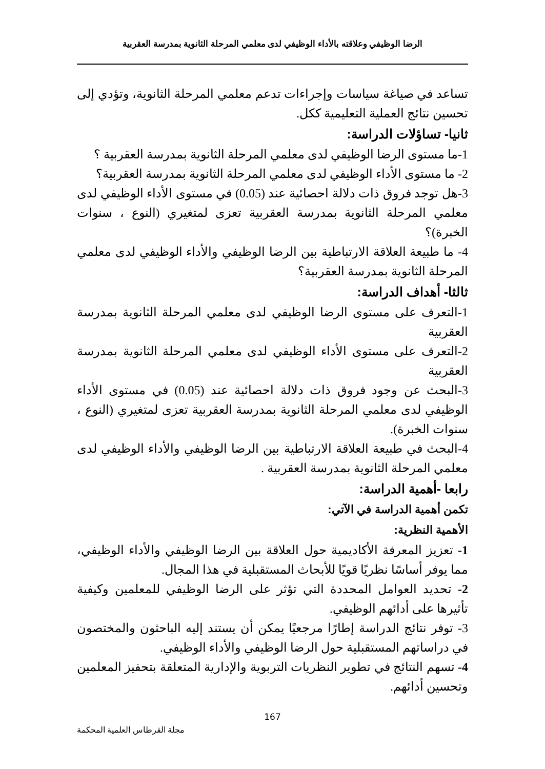الرضا الوظيفي وعلاقته بالأداء الوظيفي لدى معلمي المرحلة الثانوية بمدرسة العقربية
تساعد في صياغة سياسات وإجراءات تدعم معلمي المرحلة الثانوية، وتؤدي إلى تحسين نتائج العملية التعليمية ككل.
ثانيا- تساؤلات الدراسة:
1-ما مستوى الرضا الوظيفي لدى معلمي المرحلة الثانوية بمدرسة العقربية ؟
2- ما مستوى الأداء الوظيفي لدى معلمي المرحلة الثانوية بمدرسة العقربية؟
3-هل توجد فروق ذات دلالة احصائية عند (0.05) في مستوى الأداء الوظيفي لدى معلمي المرحلة الثانوية بمدرسة العقربية تعزى لمتغيري (النوع ، سنوات الخبرة)؟
4- ما طبيعة العلاقة الارتباطية بين الرضا الوظيفي والأداء الوظيفي لدى معلمي المرحلة الثانوية بمدرسة العقربية؟
ثالثا- أهداف الدراسة:
1-التعرف على مستوى الرضا الوظيفي لدى معلمي المرحلة الثانوية بمدرسة العقربية
2-التعرف على مستوى الأداء الوظيفي لدى معلمي المرحلة الثانوية بمدرسة العقربية
3-البحث عن وجود فروق ذات دلالة احصائية عند (0.05) في مستوى الأداء الوظيفي لدى معلمي المرحلة الثانوية بمدرسة العقربية تعزى لمتغيري (النوع ، سنوات الخبرة).
4-البحث في طبيعة العلاقة الارتباطية بين الرضا الوظيفي والأداء الوظيفي لدى معلمي المرحلة الثانوية بمدرسة العقربية .
رابعا -أهمية الدراسة:
تكمن أهمية الدراسة في الآتي:
الأهمية النظرية:
1- تعزيز المعرفة الأكاديمية حول العلاقة بين الرضا الوظيفي والأداء الوظيفي، مما يوفر أساسًا نظريًا قويًا للأبحاث المستقبلية في هذا المجال.
2- تحديد العوامل المحددة التي تؤثر على الرضا الوظيفي للمعلمين وكيفية تأثيرها على أدائهم الوظيفي.
3- توفر نتائج الدراسة إطارًا مرجعيًا يمكن أن يستند إليه الباحثون والمختصون في دراساتهم المستقبلية حول الرضا الوظيفي والأداء الوظيفي.
4- تسهم النتائج في تطوير النظريات التربوية والإدارية المتعلقة بتحفيز المعلمين وتحسين أدائهم.
167
مجلة القرطاس العلمية المحكمة